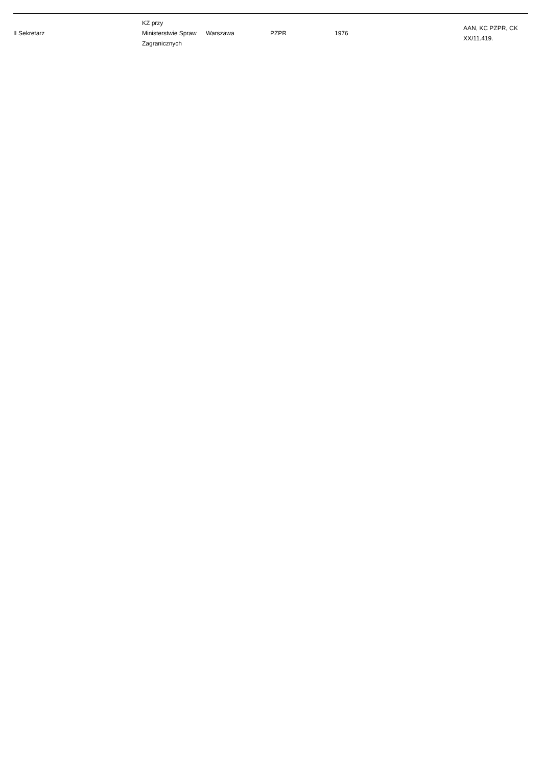| II Sekretarz | KZ przy Ministerstwie Spraw Zagranicznych | Warszawa | PZPR | 1976 | AAN, KC PZPR, CK XX/11.419. |